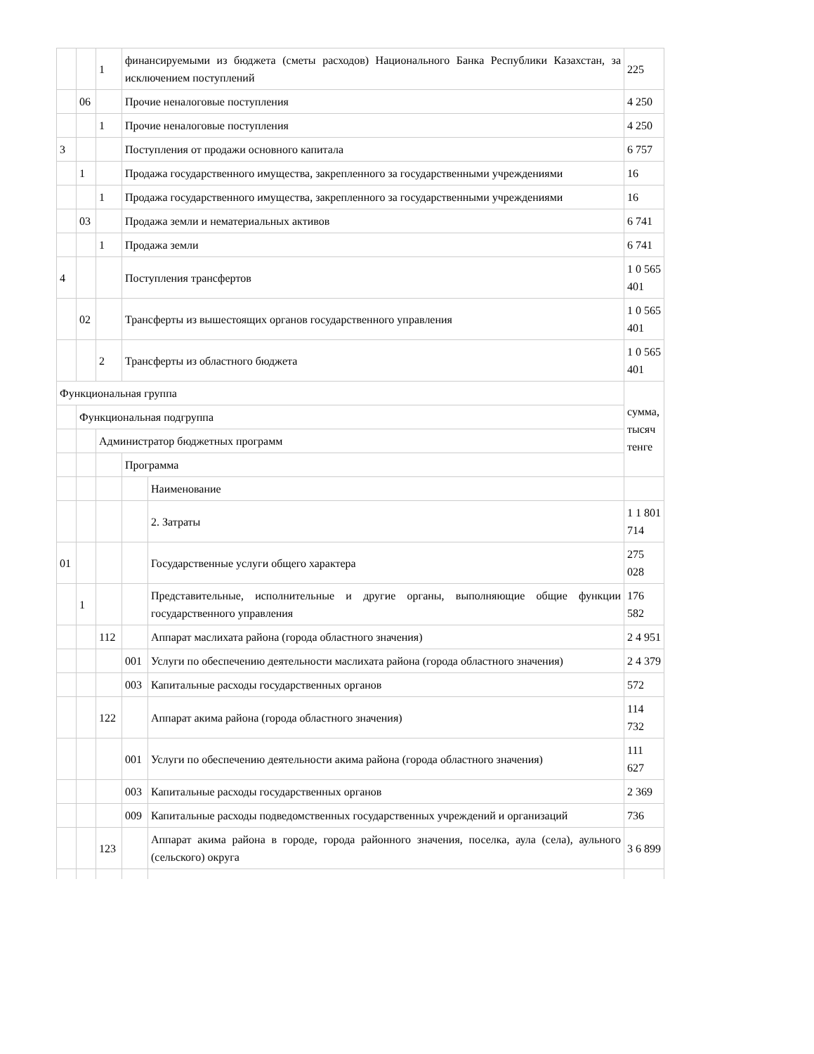| | | 1 | финансируемыми из бюджета (сметы расходов) Национального Банка Республики Казахстан, за исключением поступлений | | 225 |
| | 06 | | Прочие неналоговые поступления | | 4 250 |
| | | 1 | Прочие неналоговые поступления | | 4 250 |
| 3 | | | Поступления от продажи основного капитала | | 6 757 |
| | 1 | | Продажа государственного имущества, закрепленного за государственными учреждениями | | 16 |
| | | 1 | Продажа государственного имущества, закрепленного за государственными учреждениями | | 16 |
| | 03 | | Продажа земли и нематериальных активов | | 6 741 |
| | | 1 | Продажа земли | | 6 741 |
| 4 | | | Поступления трансфертов | | 1 0 565 401 |
| | 02 | | Трансферты из вышестоящих органов государственного управления | | 1 0 565 401 |
| | | 2 | Трансферты из областного бюджета | | 1 0 565 401 |
| Функциональная группа | | | | | сумма, тысяч тенге |
| | Функциональная подгруппа | | | | |
| | | Администратор бюджетных программ | | | |
| | | | Программа | | |
| | | | | Наименование | |
| | | | | 2. Затраты | 1 1 801 714 |
| 01 | | | | Государственные услуги общего характера | 275 028 |
| | 1 | | | Представительные, исполнительные и другие органы, выполняющие общие функции государственного управления | 176 582 |
| | | 112 | | Аппарат маслихата района (города областного значения) | 2 4 951 |
| | | | 001 | Услуги по обеспечению деятельности маслихата района (города областного значения) | 2 4 379 |
| | | | 003 | Капитальные расходы государственных органов | 572 |
| | | 122 | | Аппарат акима района (города областного значения) | 114 732 |
| | | | 001 | Услуги по обеспечению деятельности акима района (города областного значения) | 111 627 |
| | | | 003 | Капитальные расходы государственных органов | 2 369 |
| | | | 009 | Капитальные расходы подведомственных государственных учреждений и организаций | 736 |
| | | 123 | | Аппарат акима района в городе, города районного значения, поселка, аула (села), аульного (сельского) округа | 3 6 899 |